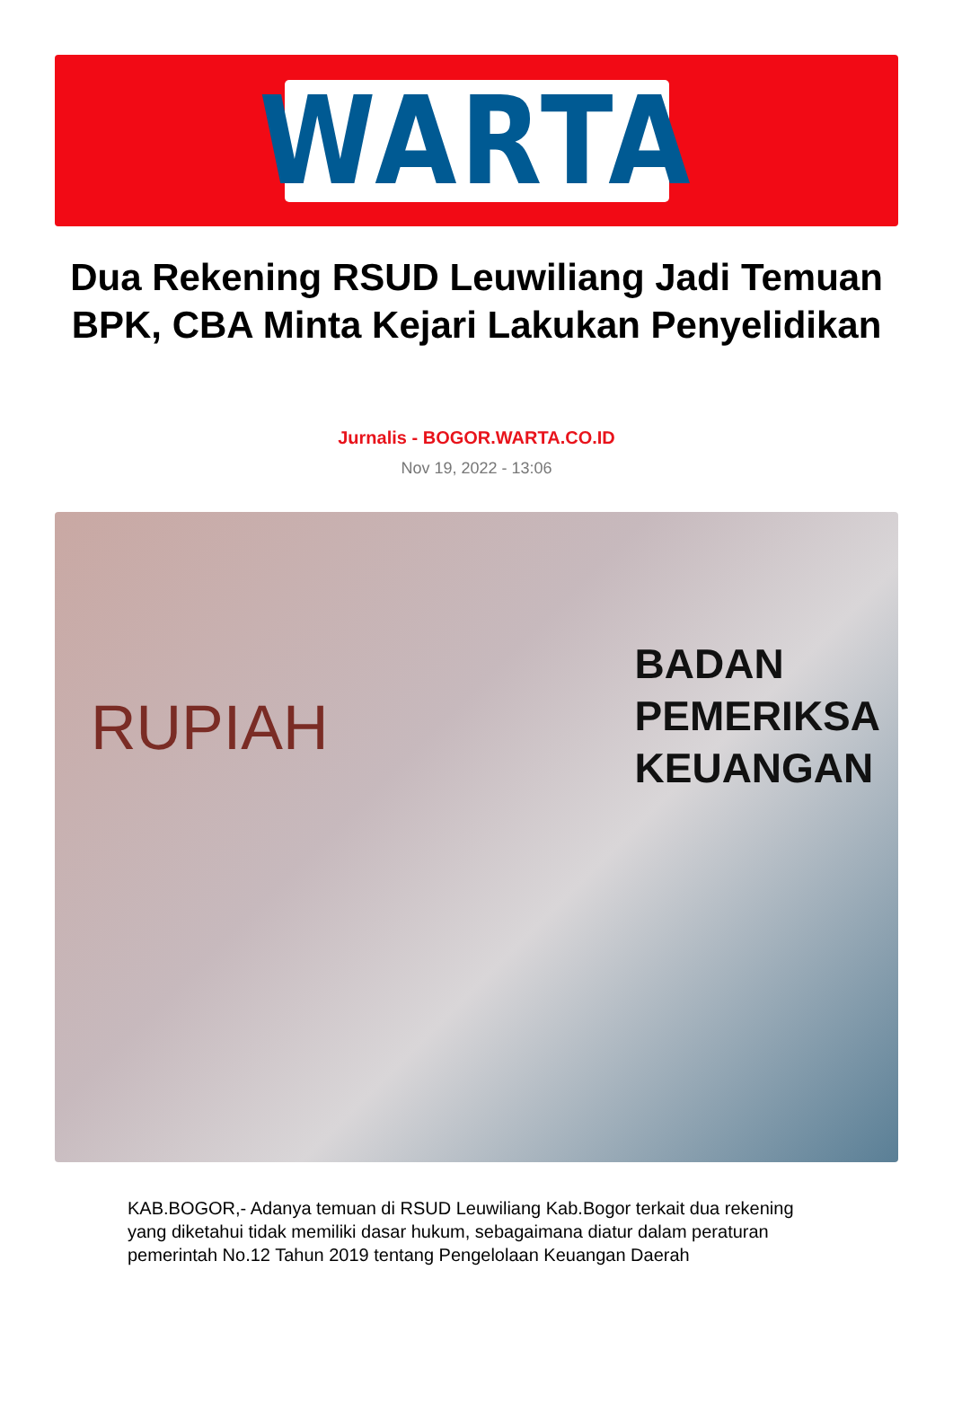WARTA
Dua Rekening RSUD Leuwiliang Jadi Temuan BPK, CBA Minta Kejari Lakukan Penyelidikan
Jurnalis - BOGOR.WARTA.CO.ID
Nov 19, 2022 - 13:06
RUPIAH
BADAN
PEMERIKSA
KEUANGAN
KAB.BOGOR,- Adanya temuan di RSUD Leuwiliang Kab.Bogor terkait dua rekening yang diketahui tidak memiliki dasar hukum, sebagaimana diatur dalam peraturan pemerintah No.12 Tahun 2019 tentang Pengelolaan Keuangan Daerah